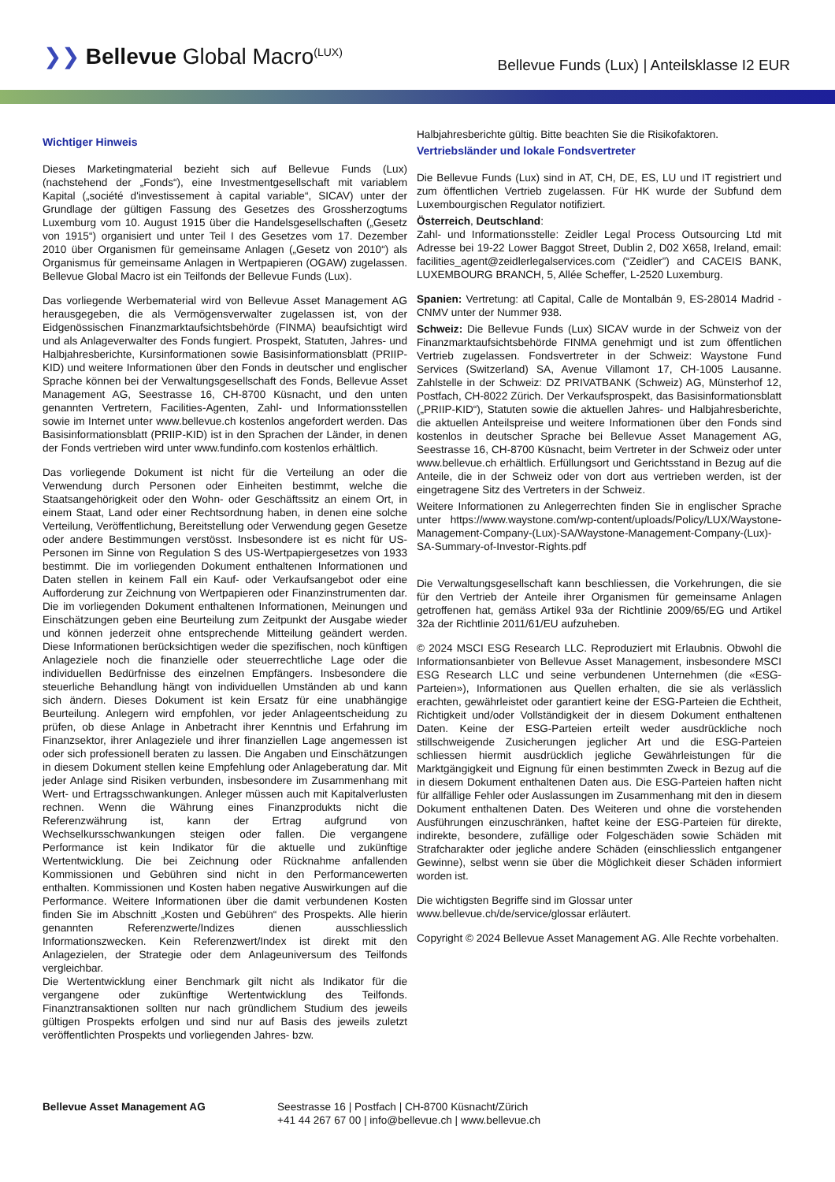❯❯ Bellevue Global Macro<sup>(LUX)</sup>
Bellevue Funds (Lux) | Anteilsklasse I2 EUR
Wichtiger Hinweis
Dieses Marketingmaterial bezieht sich auf Bellevue Funds (Lux) (nachstehend der „Fonds“), eine Investmentgesellschaft mit variablem Kapital („société d'investissement à capital variable“, SICAV) unter der Grundlage der gültigen Fassung des Gesetzes des Grossherzogtums Luxemburg vom 10. August 1915 über die Handelsgesellschaften („Gesetz von 1915“) organisiert und unter Teil I des Gesetzes vom 17. Dezember 2010 über Organismen für gemeinsame Anlagen („Gesetz von 2010“) als Organismus für gemeinsame Anlagen in Wertpapieren (OGAW) zugelassen. Bellevue Global Macro ist ein Teilfonds der Bellevue Funds (Lux).
Das vorliegende Werbematerial wird von Bellevue Asset Management AG herausgegeben, die als Vermögensverwalter zugelassen ist, von der Eidgenössischen Finanzmarktaufsichtsbehörde (FINMA) beaufsichtigt wird und als Anlageverwalter des Fonds fungiert. Prospekt, Statuten, Jahres- und Halbjahresberichte, Kursinformationen sowie Basisinformationsblatt (PRIIP-KID) und weitere Informationen über den Fonds in deutscher und englischer Sprache können bei der Verwaltungsgesellschaft des Fonds, Bellevue Asset Management AG, Seestrasse 16, CH-8700 Küsnacht, und den unten genannten Vertretern, Facilities-Agenten, Zahl- und Informationsstellen sowie im Internet unter www.bellevue.ch kostenlos angefordert werden. Das Basisinformationsblatt (PRIIP-KID) ist in den Sprachen der Länder, in denen der Fonds vertrieben wird unter www.fundinfo.com kostenlos erhältlich.
Das vorliegende Dokument ist nicht für die Verteilung an oder die Verwendung durch Personen oder Einheiten bestimmt, welche die Staatsangehörigkeit oder den Wohn- oder Geschäftssitz an einem Ort, in einem Staat, Land oder einer Rechtsordnung haben, in denen eine solche Verteilung, Veröffentlichung, Bereitstellung oder Verwendung gegen Gesetze oder andere Bestimmungen verstösst. Insbesondere ist es nicht für US-Personen im Sinne von Regulation S des US-Wertpapiergesetzes von 1933 bestimmt. Die im vorliegenden Dokument enthaltenen Informationen und Daten stellen in keinem Fall ein Kauf- oder Verkaufsangebot oder eine Aufforderung zur Zeichnung von Wertpapieren oder Finanzinstrumenten dar. Die im vorliegenden Dokument enthaltenen Informationen, Meinungen und Einschätzungen geben eine Beurteilung zum Zeitpunkt der Ausgabe wieder und können jederzeit ohne entsprechende Mitteilung geändert werden. Diese Informationen berücksichtigen weder die spezifischen, noch künftigen Anlageziele noch die finanzielle oder steuerrechtliche Lage oder die individuellen Bedürfnisse des einzelnen Empfängers. Insbesondere die steuerliche Behandlung hängt von individuellen Umständen ab und kann sich ändern. Dieses Dokument ist kein Ersatz für eine unabhängige Beurteilung. Anlegern wird empfohlen, vor jeder Anlageentscheidung zu prüfen, ob diese Anlage in Anbetracht ihrer Kenntnis und Erfahrung im Finanzsektor, ihrer Anlageziele und ihrer finanziellen Lage angemessen ist oder sich professionell beraten zu lassen. Die Angaben und Einschätzungen in diesem Dokument stellen keine Empfehlung oder Anlageberatung dar. Mit jeder Anlage sind Risiken verbunden, insbesondere im Zusammenhang mit Wert- und Ertragsschwankungen. Anleger müssen auch mit Kapitalverlusten rechnen. Wenn die Währung eines Finanzprodukts nicht die Referenzwährung ist, kann der Ertrag aufgrund von Wechselkursschwankungen steigen oder fallen. Die vergangene Performance ist kein Indikator für die aktuelle und zukünftige Wertentwicklung. Die bei Zeichnung oder Rücknahme anfallenden Kommissionen und Gebühren sind nicht in den Performancewerten enthalten. Kommissionen und Kosten haben negative Auswirkungen auf die Performance. Weitere Informationen über die damit verbundenen Kosten finden Sie im Abschnitt „Kosten und Gebühren“ des Prospekts. Alle hierin genannten Referenzwerte/Indizes dienen ausschliesslich Informationszwecken. Kein Referenzwert/Index ist direkt mit den Anlagezielen, der Strategie oder dem Anlageuniversum des Teilfonds vergleichbar.
Die Wertentwicklung einer Benchmark gilt nicht als Indikator für die vergangene oder zukünftige Wertentwicklung des Teilfonds. Finanztransaktionen sollten nur nach gründlichem Studium des jeweils gültigen Prospekts erfolgen und sind nur auf Basis des jeweils zuletzt veröffentlichten Prospekts und vorliegenden Jahres- bzw.
Halbjahresberichte gültig. Bitte beachten Sie die Risikofaktoren.
Vertriebsländer und lokale Fondsvertreter
Die Bellevue Funds (Lux) sind in AT, CH, DE, ES, LU und IT registriert und zum öffentlichen Vertrieb zugelassen. Für HK wurde der Subfund dem Luxembourgischen Regulator notifiziert.
Österreich, Deutschland:
Zahl- und Informationsstelle: Zeidler Legal Process Outsourcing Ltd mit Adresse bei 19-22 Lower Baggot Street, Dublin 2, D02 X658, Ireland, email: facilities_agent@zeidlerlegalservices.com (“Zeidler”) and CACEIS BANK, LUXEMBOURG BRANCH, 5, Allée Scheffer, L-2520 Luxemburg.
Spanien: Vertretung: atl Capital, Calle de Montalbán 9, ES-28014 Madrid - CNMV unter der Nummer 938.
Schweiz: Die Bellevue Funds (Lux) SICAV wurde in der Schweiz von der Finanzmarktaufsichtsbehörde FINMA genehmigt und ist zum öffentlichen Vertrieb zugelassen. Fondsvertreter in der Schweiz: Waystone Fund Services (Switzerland) SA, Avenue Villamont 17, CH-1005 Lausanne. Zahlstelle in der Schweiz: DZ PRIVATBANK (Schweiz) AG, Münsterhof 12, Postfach, CH-8022 Zürich. Der Verkaufsprospekt, das Basisinformationsblatt („PRIIP-KID“), Statuten sowie die aktuellen Jahres- und Halbjahresberichte, die aktuellen Anteilspreise und weitere Informationen über den Fonds sind kostenlos in deutscher Sprache bei Bellevue Asset Management AG, Seestrasse 16, CH-8700 Küsnacht, beim Vertreter in der Schweiz oder unter www.bellevue.ch erhältlich. Erfüllungsort und Gerichtsstand in Bezug auf die Anteile, die in der Schweiz oder von dort aus vertrieben werden, ist der eingetragene Sitz des Vertreters in der Schweiz.
Weitere Informationen zu Anlegerrechten finden Sie in englischer Sprache unter https://www.waystone.com/wp-content/uploads/Policy/LUX/Waystone-Management-Company-(Lux)-SA/Waystone-Management-Company-(Lux)-SA-Summary-of-Investor-Rights.pdf
Die Verwaltungsgesellschaft kann beschliessen, die Vorkehrungen, die sie für den Vertrieb der Anteile ihrer Organismen für gemeinsame Anlagen getroffenen hat, gemäss Artikel 93a der Richtlinie 2009/65/EG und Artikel 32a der Richtlinie 2011/61/EU aufzuheben.
© 2024 MSCI ESG Research LLC. Reproduziert mit Erlaubnis. Obwohl die Informationsanbieter von Bellevue Asset Management, insbesondere MSCI ESG Research LLC und seine verbundenen Unternehmen (die «ESG-Parteien»), Informationen aus Quellen erhalten, die sie als verlässlich erachten, gewährleistet oder garantiert keine der ESG-Parteien die Echtheit, Richtigkeit und/oder Vollständigkeit der in diesem Dokument enthaltenen Daten. Keine der ESG-Parteien erteilt weder ausdrückliche noch stillschweigende Zusicherungen jeglicher Art und die ESG-Parteien schliessen hiermit ausdrücklich jegliche Gewährleistungen für die Marktgängigkeit und Eignung für einen bestimmten Zweck in Bezug auf die in diesem Dokument enthaltenen Daten aus. Die ESG-Parteien haften nicht für allfällige Fehler oder Auslassungen im Zusammenhang mit den in diesem Dokument enthaltenen Daten. Des Weiteren und ohne die vorstehenden Ausführungen einzuschränken, haftet keine der ESG-Parteien für direkte, indirekte, besondere, zufällige oder Folgeschäden sowie Schäden mit Strafcharakter oder jegliche andere Schäden (einschliesslich entgangener Gewinne), selbst wenn sie über die Möglichkeit dieser Schäden informiert worden ist.
Die wichtigsten Begriffe sind im Glossar unter
www.bellevue.ch/de/service/glossar erläutert.
Copyright © 2024 Bellevue Asset Management AG. Alle Rechte vorbehalten.
Bellevue Asset Management AG Seestrasse 16 | Postfach | CH-8700 Küsnacht/Zürich
+41 44 267 67 00 | info@bellevue.ch | www.bellevue.ch